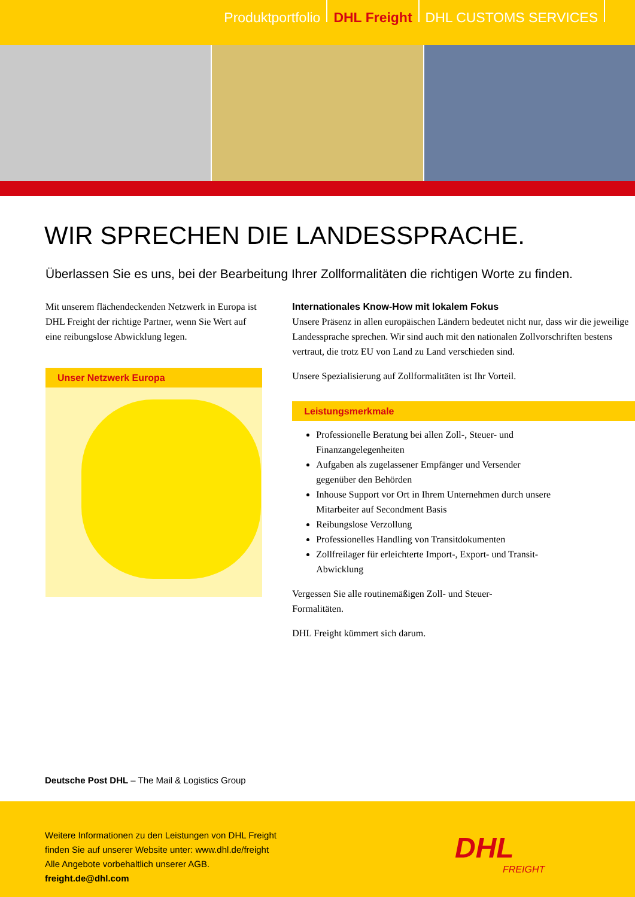Produktportfolio DHL Freight DHL CUSTOMS SERVICES
WIR SPRECHEN DIE LANDESSPRACHE.
Überlassen Sie es uns, bei der Bearbeitung Ihrer Zollformalitäten die richtigen Worte zu finden.
Mit unserem flächendeckenden Netzwerk in Europa ist DHL Freight der richtige Partner, wenn Sie Wert auf eine reibungslose Abwicklung legen.
Unser Netzwerk Europa
Internationales Know-How mit lokalem Fokus
Unsere Präsenz in allen europäischen Ländern bedeutet nicht nur, dass wir die jeweilige Landessprache sprechen. Wir sind auch mit den nationalen Zollvorschriften bestens vertraut, die trotz EU von Land zu Land verschieden sind.
Unsere Spezialisierung auf Zollformalitäten ist Ihr Vorteil.
Leistungsmerkmale
Professionelle Beratung bei allen Zoll-, Steuer- und Finanzangelegenheiten
Aufgaben als zugelassener Empfänger und Versender gegenüber den Behörden
Inhouse Support vor Ort in Ihrem Unternehmen durch unsere Mitarbeiter auf Secondment Basis
Reibungslose Verzollung
Professionelles Handling von Transitdokumenten
Zollfreilager für erleichterte Import-, Export- und Transit-Abwicklung
Vergessen Sie alle routinemäßigen Zoll- und Steuer-Formalitäten.
DHL Freight kümmert sich darum.
Deutsche Post DHL – The Mail & Logistics Group
Weitere Informationen zu den Leistungen von DHL Freight
finden Sie auf unserer Website unter: www.dhl.de/freight
Alle Angebote vorbehaltlich unserer AGB.
freight.de@dhl.com
DHL
FREIGHT